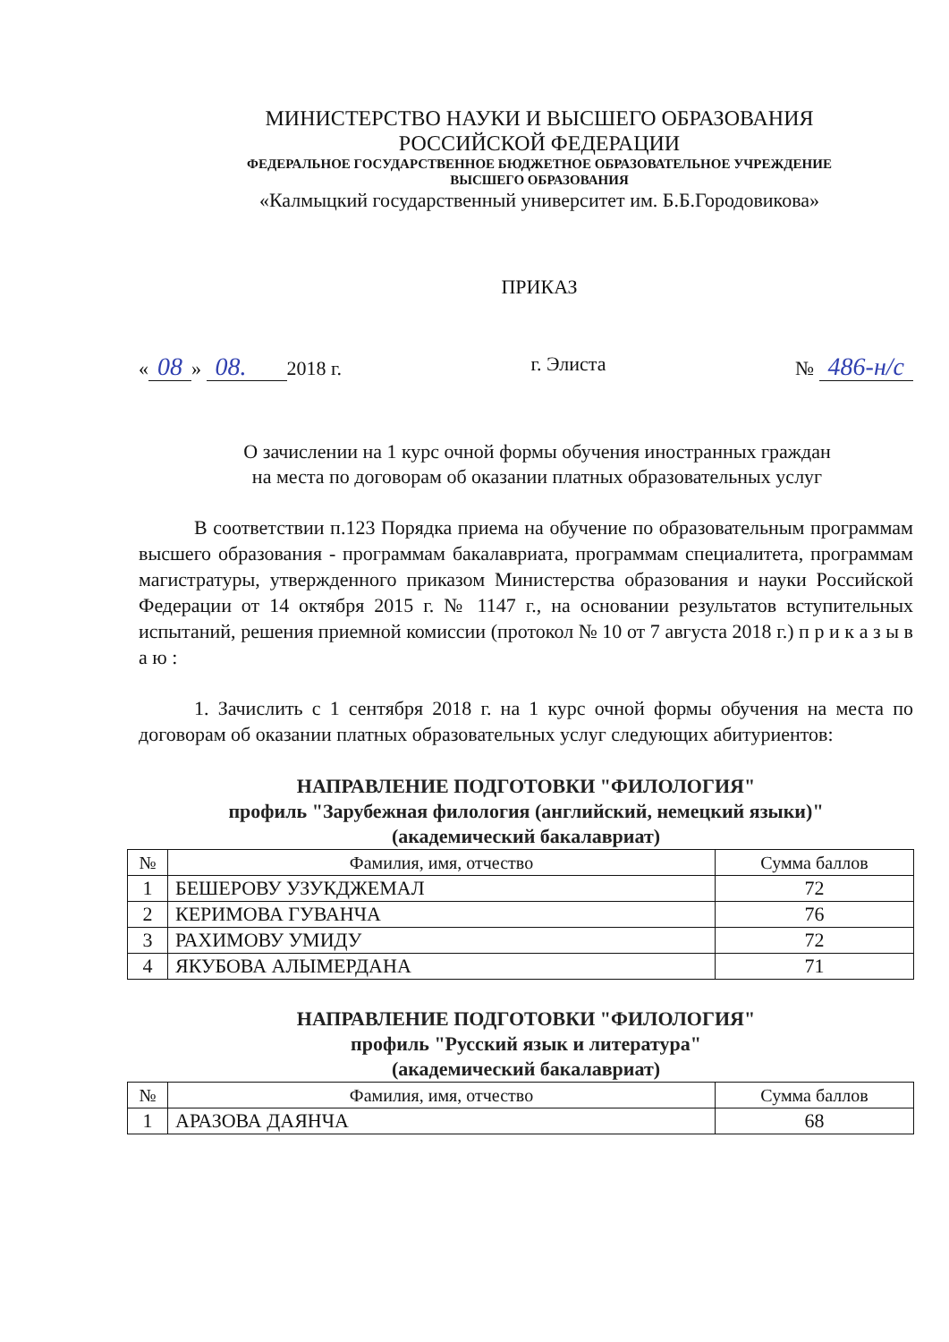МИНИСТЕРСТВО НАУКИ И ВЫСШЕГО ОБРАЗОВАНИЯ
РОССИЙСКОЙ ФЕДЕРАЦИИ
ФЕДЕРАЛЬНОЕ ГОСУДАРСТВЕННОЕ БЮДЖЕТНОЕ ОБРАЗОВАТЕЛЬНОЕ УЧРЕЖДЕНИЕ
ВЫСШЕГО ОБРАЗОВАНИЯ
«Калмыцкий государственный университет им. Б.Б.Городовикова»
ПРИКАЗ
« 08 » 08. 2018 г. г. Элиста № 486-н/с
О зачислении на 1 курс очной формы обучения иностранных граждан
на места по договорам об оказании платных образовательных услуг
В соответствии п.123 Порядка приема на обучение по образовательным программам высшего образования - программам бакалавриата, программам специалитета, программам магистратуры, утвержденного приказом Министерства образования и науки Российской Федерации от 14 октября 2015 г. № 1147 г., на основании результатов вступительных испытаний, решения приемной комиссии (протокол № 10 от 7 августа 2018 г.) п р и к а з ы в а ю :
1. Зачислить с 1 сентября 2018 г. на 1 курс очной формы обучения на места по договорам об оказании платных образовательных услуг следующих абитуриентов:
НАПРАВЛЕНИЕ ПОДГОТОВКИ "ФИЛОЛОГИЯ"
профиль "Зарубежная филология (английский, немецкий языки)"
(академический бакалавриат)
| № | Фамилия, имя, отчество | Сумма баллов |
| --- | --- | --- |
| 1 | БЕШЕРОВУ УЗУКДЖЕМАЛ | 72 |
| 2 | КЕРИМОВА ГУВАНЧА | 76 |
| 3 | РАХИМОВУ УМИДУ | 72 |
| 4 | ЯКУБОВА АЛЫМЕРДАНА | 71 |
НАПРАВЛЕНИЕ ПОДГОТОВКИ "ФИЛОЛОГИЯ"
профиль "Русский язык и литература"
(академический бакалавриат)
| № | Фамилия, имя, отчество | Сумма баллов |
| --- | --- | --- |
| 1 | АРАЗОВА ДАЯНЧА | 68 |